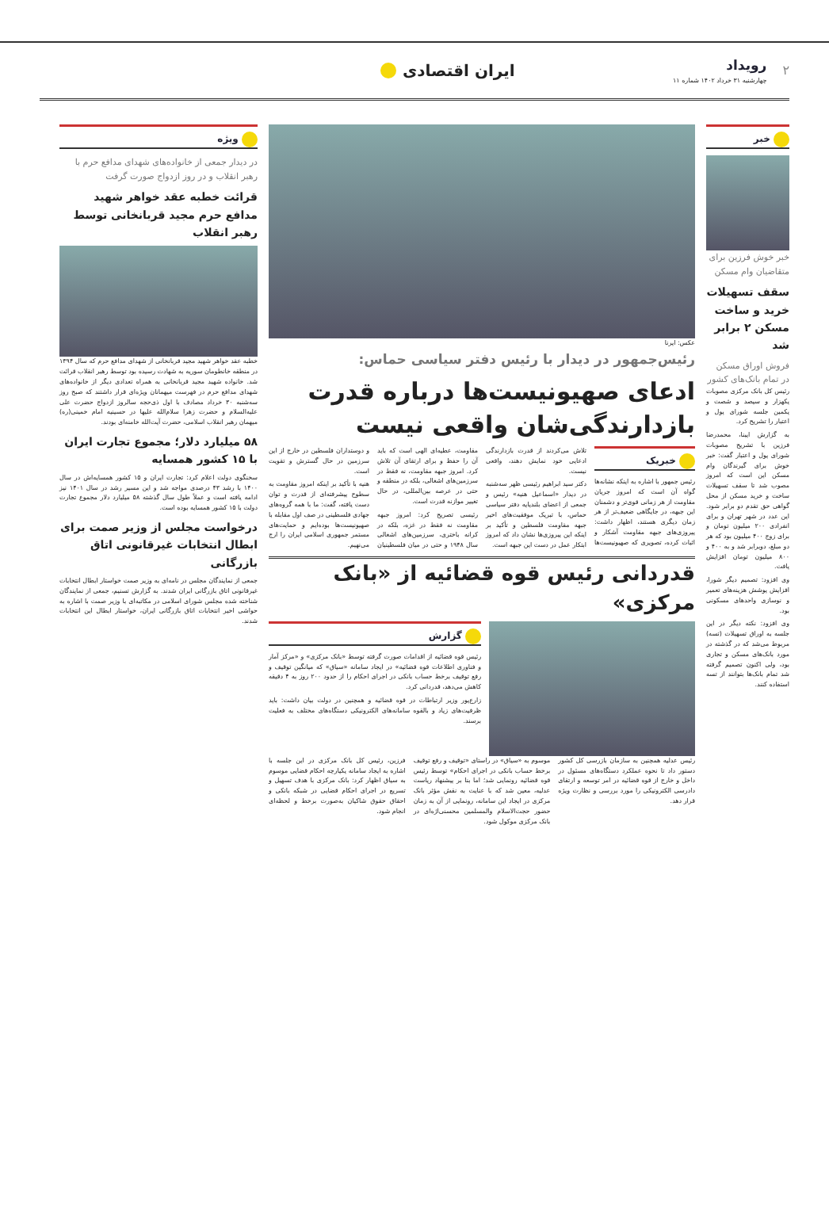۲
رویداد
چهارشنبه ۳۱ خرداد ۱۴۰۲ شماره ۱۱
ایران اقتصادی
خبر
خبر خوش فرزین برای متقاضیان وام مسکن
سقف تسهیلات خرید و ساخت مسکن ۲ برابر شد
فروش اوراق مسکن در تمام بانک‌های کشور
رئیس کل بانک مرکزی مصوبات یکهزار و سیصد و شصت و یکمین جلسه شورای پول و اعتبار را تشریح کرد.
به گزارش ایبنا، محمدرضا فرزین با تشریح مصوبات شورای پول و اعتبار گفت: خبر خوش برای گیرندگان وام مسکن این است که امروز مصوب شد تا سقف تسهیلات ساخت و خرید مسکن از محل گواهی حق تقدم دو برابر شود. این عدد در شهر تهران و برای انفرادی ۲۰۰ میلیون تومان و برای زوج ۴۰۰ میلیون بود که هر دو مبلغ، دوبرابر شد و به ۴۰۰ و ۸۰۰ میلیون تومان افزایش یافت.
وی افزود: تصمیم دیگر شورا، افزایش پوشش هزینه‌های تعمیر و نوسازی واحدهای مسکونی بود.
وی افزود: نکته دیگر در این جلسه به اوراق تسهیلات (تسه) مربوط می‌شد که در گذشته در مورد بانک‌های مسکن و تجاری بود، ولی اکنون تصمیم گرفته شد تمام بانک‌ها بتوانند از تسه استفاده کنند.
عکس: ایرنا
رئیس‌جمهور در دیدار با رئیس دفتر سیاسی حماس:
ادعای صهیونیست‌ها درباره قدرت بازدارندگی‌شان واقعی نیست
خبریک
رئیس جمهور با اشاره به اینکه نشانه‌ها گواه آن است که امروز جریان مقاومت از هر زمانی قوی‌تر و دشمنان این جبهه، در جایگاهی ضعیف‌تر از هر زمان دیگری هستند، اظهار داشت: پیروزی‌های جبهه مقاومت آشکار و اثبات کرده، تصویری که صهیونیست‌ها تلاش می‌کردند از قدرت بازدارندگی ادعایی خود نمایش دهند، واقعی نیست.
دکتر سید ابراهیم رئیسی ظهر سه‌شنبه در دیدار «اسماعیل هنیه» رئیس و جمعی از اعضای بلندپایه دفتر سیاسی حماس، با تبریک موفقیت‌های اخیر جبهه مقاومت فلسطین و تأکید بر اینکه این پیروزی‌ها نشان داد که امروز ابتکار عمل در دست این جبهه است.
مقاومت، عطیه‌ای الهی است که باید آن را حفظ و برای ارتقای آن تلاش کرد. امروز جبهه مقاومت، نه فقط در سرزمین‌های اشغالی، بلکه در منطقه و حتی در عرصه بین‌المللی، در حال تغییر موازنه قدرت است.
رئیسی تصریح کرد: امروز جبهه مقاومت نه فقط در غزه، بلکه در کرانه باختری، سرزمین‌های اشغالی سال ۱۹۴۸ و حتی در میان فلسطینیان و دوستداران فلسطین در خارج از این سرزمین در حال گسترش و تقویت است.
هنیه با تأکید بر اینکه امروز مقاومت به سطوح پیشرفته‌ای از قدرت و توان دست یافته، گفت: ما با همه گروه‌های جهادی فلسطینی در صف اول مقابله با صهیونیست‌ها بوده‌ایم و حمایت‌های مستمر جمهوری اسلامی ایران را ارج می‌نهیم.
قدردانی رئیس قوه قضائیه از «بانک مرکزی»
گزارش
رئیس قوه قضائیه از اقدامات صورت گرفته توسط «بانک مرکزی» و «مرکز آمار و فناوری اطلاعات قوه قضائیه» در ایجاد سامانه «سیاق» که میانگین توقیف و رفع توقیف برخط حساب بانکی در اجرای احکام را از حدود ۲۰۰ روز به ۴ دقیقه کاهش می‌دهد، قدردانی کرد.
زارع‌پور وزیر ارتباطات در قوه قضائیه و همچنین در دولت بیان داشت: باید ظرفیت‌های زیاد و بالقوه سامانه‌های الکترونیکی دستگاه‌های مختلف به فعلیت برسند.
رئیس عدلیه همچنین به سازمان بازرسی کل کشور دستور داد تا نحوه عملکرد دستگاه‌های مسئول در داخل و خارج از قوه قضائیه در امر توسعه و ارتقای دادرسی الکترونیکی را مورد بررسی و نظارت ویژه قرار دهد.
موسوم به «سیاق» در راستای «توقیف و رفع توقیف برخط حساب بانکی در اجرای احکام» توسط رئیس قوه قضائیه رونمایی شد؛ اما بنا بر پیشنهاد ریاست عدلیه، معین شد که با عنایت به نقش مؤثر بانک مرکزی در ایجاد این سامانه، رونمایی از آن به زمان حضور حجت‌الاسلام والمسلمین محسنی‌اژه‌ای در بانک مرکزی موکول شود.
فرزین، رئیس کل بانک مرکزی در این جلسه با اشاره به ایجاد سامانه یکپارچه احکام قضایی موسوم به سیاق اظهار کرد: بانک مرکزی با هدف تسهیل و تسریع در اجرای احکام قضایی در شبکه بانکی و احقاق حقوق شاکیان به‌صورت برخط و لحظه‌ای انجام شود.
ویژه
در دیدار جمعی از خانواده‌های شهدای مدافع حرم با رهبر انقلاب و در روز ازدواج صورت گرفت
قرائت خطبه عقد خواهر شهید مدافع حرم مجید قربانخانی توسط رهبر انقلاب
خطبه عقد خواهر شهید مجید قربانخانی از شهدای مدافع حرم که سال ۱۳۹۴ در منطقه خانطومان سوریه به شهادت رسیده بود توسط رهبر انقلاب قرائت شد. خانواده شهید مجید قربانخانی به همراه تعدادی دیگر از خانواده‌های شهدای مدافع حرم در فهرست میهمانان ویژه‌ای قرار داشتند که صبح روز سه‌شنبه ۳۰ خرداد مصادف با اول ذی‌حجه سالروز ازدواج حضرت علی علیه‌السلام و حضرت زهرا سلام‌الله علیها در حسینیه امام خمینی(ره) میهمان رهبر انقلاب اسلامی، حضرت آیت‌الله خامنه‌ای بودند.
۵۸ میلیارد دلار؛ مجموع تجارت ایران با ۱۵ کشور همسایه
سخنگوی دولت اعلام کرد: تجارت ایران و ۱۵ کشور همسایه‌اش در سال ۱۴۰۰ با رشد ۴۳ درصدی مواجه شد و این مسیر رشد در سال ۱۴۰۱ نیز ادامه یافته است و عملاً طول سال گذشته ۵۸ میلیارد دلار مجموع تجارت دولت با ۱۵ کشور همسایه بوده است.
درخواست مجلس از وزیر صمت برای ابطال انتخابات غیرقانونی اتاق بازرگانی
جمعی از نمایندگان مجلس در نامه‌ای به وزیر صمت خواستار ابطال انتخابات غیرقانونی اتاق بازرگانی ایران شدند. به گزارش تسنیم، جمعی از نمایندگان شناخته شده مجلس شورای اسلامی در مکاتبه‌ای با وزیر صمت با اشاره به حواشی اخیر انتخابات اتاق بازرگانی ایران، خواستار ابطال این انتخابات شدند.